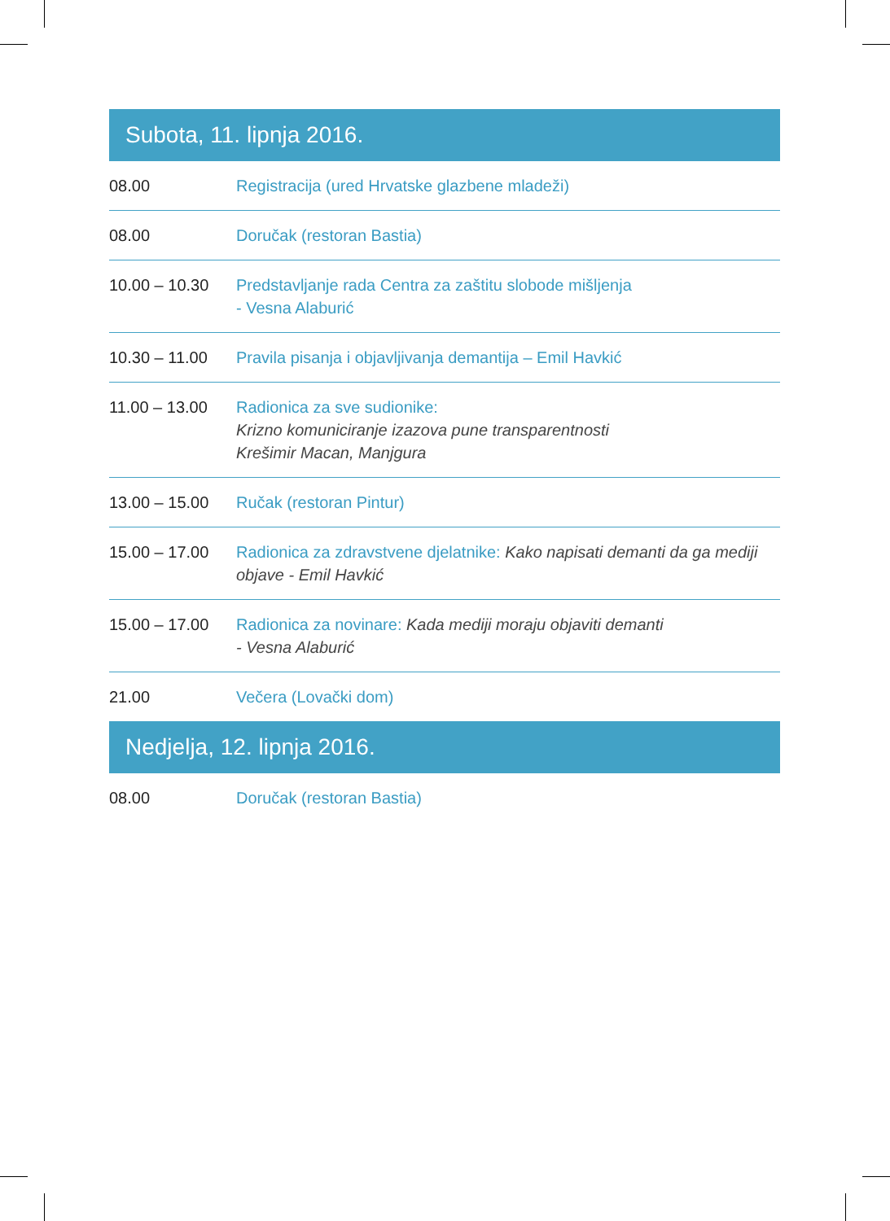Subota, 11. lipnja 2016.
| 08.00 | Registracija (ured Hrvatske glazbene mladeži) |
| 08.00 | Doručak (restoran Bastia) |
| 10.00 – 10.30 | Predstavljanje rada Centra za zaštitu slobode mišljenja - Vesna Alaburić |
| 10.30 – 11.00 | Pravila pisanja i objavljivanja demantija – Emil Havkić |
| 11.00 – 13.00 | Radionica za sve sudionike: Krizno komuniciranje izazova pune transparentnosti Krešimir Macan, Manjgura |
| 13.00 – 15.00 | Ručak (restoran Pintur) |
| 15.00 – 17.00 | Radionica za zdravstvene djelatnike: Kako napisati demanti da ga mediji objave - Emil Havkić |
| 15.00 – 17.00 | Radionica za novinare: Kada mediji moraju objaviti demanti - Vesna Alaburić |
| 21.00 | Večera (Lovački dom) |
Nedjelja, 12. lipnja 2016.
| 08.00 | Doručak (restoran Bastia) |